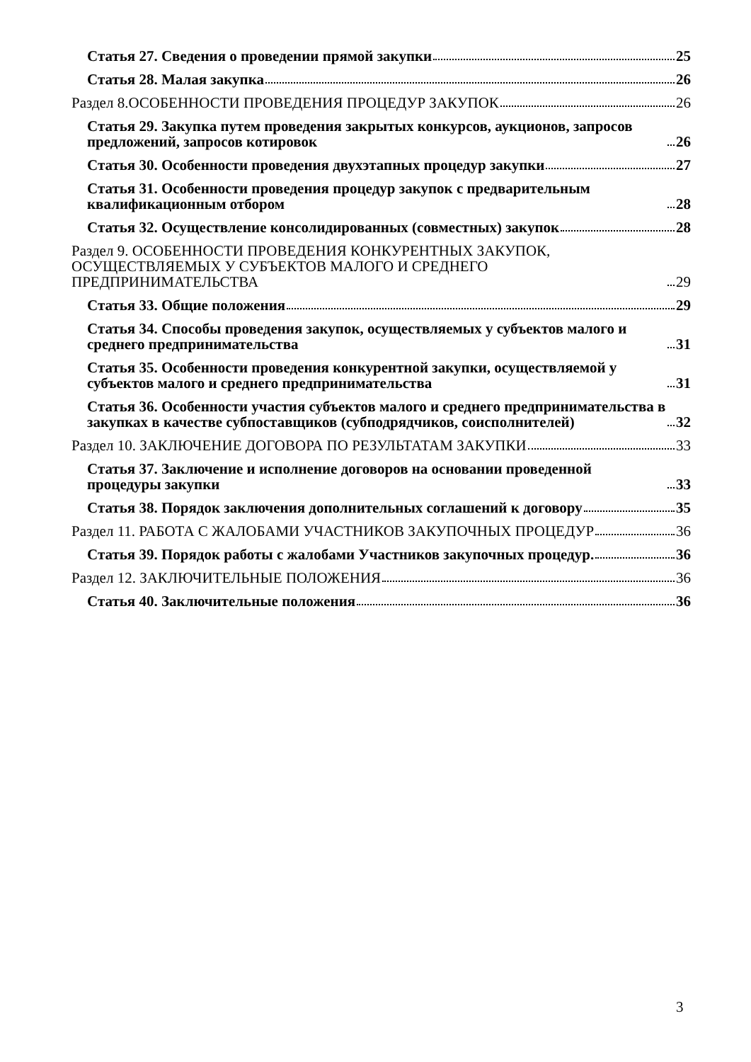Статья 27. Сведения о проведении прямой закупки 25
Статья 28. Малая закупка 26
Раздел 8.ОСОБЕННОСТИ ПРОВЕДЕНИЯ ПРОЦЕДУР ЗАКУПОК 26
Статья 29. Закупка путем проведения закрытых конкурсов, аукционов, запросов предложений, запросов котировок 26
Статья 30. Особенности проведения двухэтапных процедур закупки 27
Статья 31. Особенности проведения процедур закупок с предварительным квалификационным отбором 28
Статья 32. Осуществление консолидированных (совместных) закупок 28
Раздел 9. ОСОБЕННОСТИ ПРОВЕДЕНИЯ КОНКУРЕНТНЫХ ЗАКУПОК, ОСУЩЕСТВЛЯЕМЫХ У СУБЪЕКТОВ МАЛОГО И СРЕДНЕГО ПРЕДПРИНИМАТЕЛЬСТВА 29
Статья 33. Общие положения 29
Статья 34. Способы проведения закупок, осуществляемых у субъектов малого и среднего предпринимательства 31
Статья 35. Особенности проведения конкурентной закупки, осуществляемой у субъектов малого и среднего предпринимательства 31
Статья 36. Особенности участия субъектов малого и среднего предпринимательства в закупках в качестве субпоставщиков (субподрядчиков, соисполнителей) 32
Раздел 10. ЗАКЛЮЧЕНИЕ ДОГОВОРА ПО РЕЗУЛЬТАТАМ ЗАКУПКИ 33
Статья 37. Заключение и исполнение договоров на основании проведенной процедуры закупки 33
Статья 38. Порядок заключения дополнительных соглашений к договору 35
Раздел 11. РАБОТА С ЖАЛОБАМИ УЧАСТНИКОВ ЗАКУПОЧНЫХ ПРОЦЕДУР 36
Статья 39. Порядок работы с жалобами Участников закупочных процедур. 36
Раздел 12. ЗАКЛЮЧИТЕЛЬНЫЕ ПОЛОЖЕНИЯ 36
Статья 40. Заключительные положения 36
3